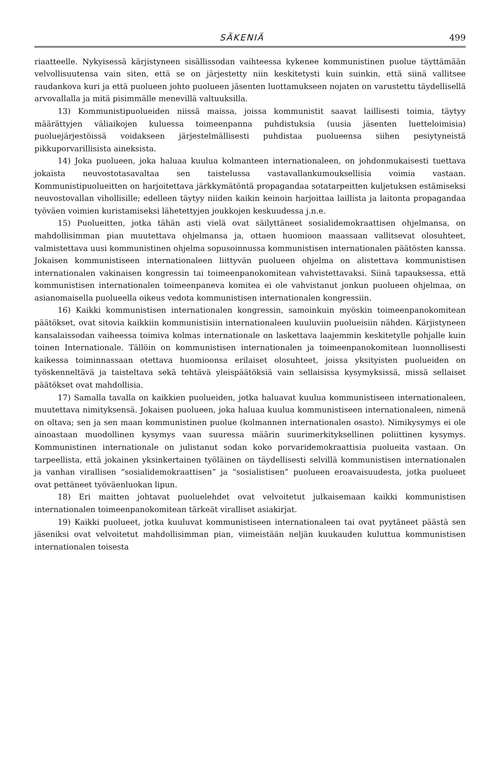SÄKENIÄ 499
riaatteelle. Nykyisessä kärjistyneen sisällissodan vaihteessa kykenee kommunistinen puolue täyttämään velvollisuutensa vain siten, että se on järjestetty niin keskitetysti kuin suinkin, että siinä vallitsee raudankova kuri ja että puolueen johto puolueen jäsenten luottamukseen nojaten on varustettu täydellisellä arvovallalla ja mitä pisimmälle menevillä valtuuksilla.
13) Kommunistipuolueiden niissä maissa, joissa kommunistit saavat laillisesti toimia, täytyy määrättyjen väliaikojen kuluessa toimeenpanna puhdistuksia (uusia jäsenten luetteloimisia) puoluejärjestöissä voidakseen järjestelmällisesti puhdistaa puolueensa siihen pesiytyneistä pikkuporvarillisista aineksista.
14) Joka puolueen, joka haluaa kuulua kolmanteen internationaleen, on johdonmukaisesti tuettava jokaista neuvostotasavaltaa sen taistelussa vastavallankumouksellisia voimia vastaan. Kommunistipuolueitten on harjoitettava järkkymätöntä propagandaa sotatarpeitten kuljetuksen estämiseksi neuvostovallan vihollisille; edelleen täytyy niiden kaikin keinoin harjoittaa laillista ja laitonta propagandaa työväen voimien kuristamiseksi lähetettyjen joukkojen keskuudessa j.n.e.
15) Puolueitten, jotka tähän asti vielä ovat säilyttäneet sosialidemokraattisen ohjelmansa, on mahdollisimman pian muutettava ohjelmansa ja, ottaen huomioon maassaan vallitsevat olosuhteet, valmistettava uusi kommunistinen ohjelma sopusoinnussa kommunistisen internationalen päätösten kanssa. Jokaisen kommunistiseen internationaleen liittyvän puolueen ohjelma on alistettava kommunistisen internationalen vakinaisen kongressin tai toimeenpanokomitean vahvistettavaksi. Siinä tapauksessa, että kommunistisen internationalen toimeenpaneva komitea ei ole vahvistanut jonkun puolueen ohjelmaa, on asianomaisella puolueella oikeus vedota kommunistisen internationalen kongressiin.
16) Kaikki kommunistisen internationalen kongressin, samoinkuin myöskin toimeenpanokomitean päätökset, ovat sitovia kaikkiin kommunistisiin internationaleen kuuluviin puolueisiin nähden. Kärjistyneen kansalaissodan vaiheessa toimiva kolmas internationale on laskettava laajemmin keskitetylle pohjalle kuin toinen Internationale. Tällöin on kommunistisen internationalen ja toimeenpanokomitean luonnollisesti kaikessa toiminnassaan otettava huomioonsa erilaiset olosuhteet, joissa yksityisten puolueiden on työskenneltävä ja taisteltava sekä tehtävä yleispäätöksiä vain sellaisissa kysymyksissä, missä sellaiset päätökset ovat mahdollisia.
17) Samalla tavalla on kaikkien puolueiden, jotka haluavat kuulua kommunistiseen internationaleen, muutettava nimityksensä. Jokaisen puolueen, joka haluaa kuulua kommunistiseen internationaleen, nimenä on oltava; sen ja sen maan kommunistinen puolue (kolmannen internationalen osasto). Nimikysymys ei ole ainoastaan muodollinen kysymys vaan suuressa määrin suurimerkityksellinen poliittinen kysymys. Kommunistinen internationale on julistanut sodan koko porvaridemokraattisia puolueita vastaan. On tarpeellista, että jokainen yksinkertainen työläinen on täydellisesti selvillä kommunistisen internationalen ja vanhan virallisen “sosialidemokraattisen” ja “sosialistisen” puolueen eroavaisuudesta, jotka puolueet ovat pettäneet työväenluokan lipun.
18) Eri maitten johtavat puoluelehdet ovat velvoitetut julkaisemaan kaikki kommunistisen internationalen toimeenpanokomitean tärkeät viralliset asiakirjat.
19) Kaikki puolueet, jotka kuuluvat kommunistiseen internationaleen tai ovat pyytäneet päästä sen jäseniksi ovat velvoitetut mahdollisimman pian, viimeistään neljän kuukauden kuluttua kommunistisen internationalen toisesta